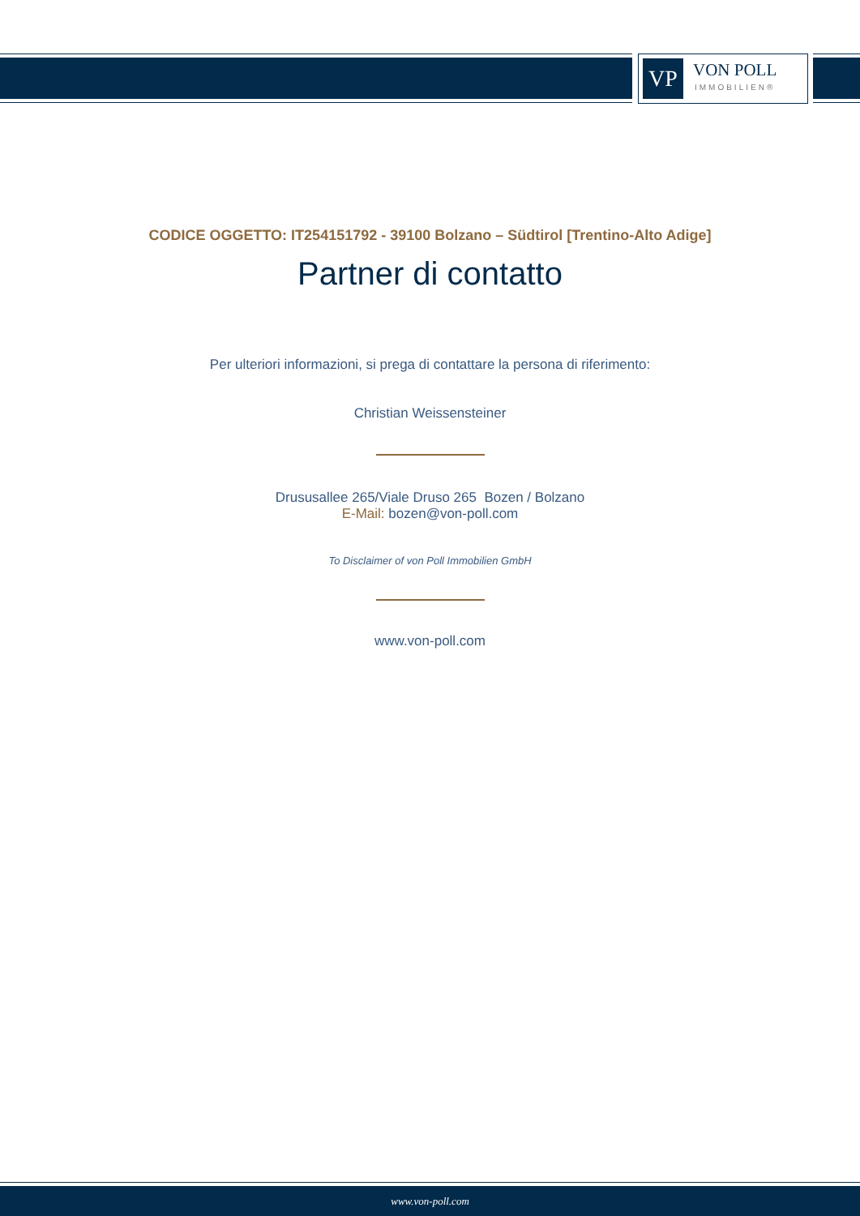VP
VON POLL
IMMOBILIEN®
CODICE OGGETTO: IT254151792 - 39100 Bolzano – Südtirol [Trentino-Alto Adige]
Partner di contatto
Per ulteriori informazioni, si prega di contattare la persona di riferimento:
Christian Weissensteiner
Drususallee 265/Viale Druso 265 Bozen / Bolzano
E-Mail: bozen@von-poll.com
To Disclaimer of von Poll Immobilien GmbH
www.von-poll.com
www.von-poll.com